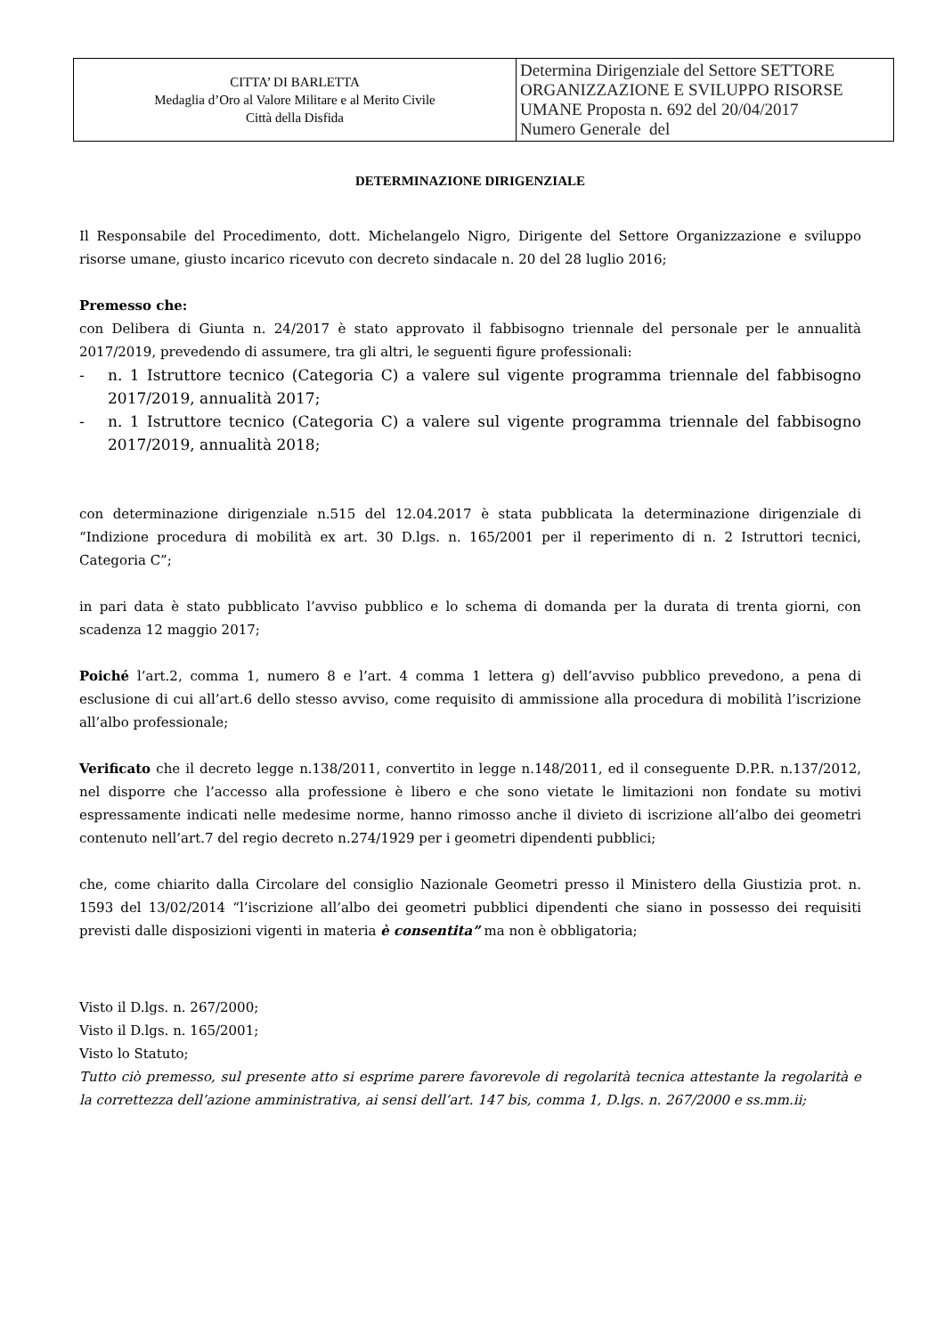| CITTA’ DI BARLETTA Medaglia d’Oro al Valore Militare e al Merito Civile Città della Disfida | Determina Dirigenziale del Settore SETTORE ORGANIZZAZIONE E SVILUPPO RISORSE UMANE Proposta n. 692 del 20/04/2017 Numero Generale del |
DETERMINAZIONE DIRIGENZIALE
Il Responsabile del Procedimento, dott. Michelangelo Nigro, Dirigente del Settore Organizzazione e sviluppo risorse umane, giusto incarico ricevuto con decreto sindacale n. 20 del 28 luglio 2016;
Premesso che:
con Delibera di Giunta n. 24/2017 è stato approvato il fabbisogno triennale del personale per le annualità 2017/2019, prevedendo di assumere, tra gli altri, le seguenti figure professionali:
- n. 1 Istruttore tecnico (Categoria C) a valere sul vigente programma triennale del fabbisogno 2017/2019, annualità 2017;
- n. 1 Istruttore tecnico (Categoria C) a valere sul vigente programma triennale del fabbisogno 2017/2019, annualità 2018;
con determinazione dirigenziale n.515 del 12.04.2017 è stata pubblicata la determinazione dirigenziale di “Indizione procedura di mobilità ex art. 30 D.lgs. n. 165/2001 per il reperimento di n. 2 Istruttori tecnici, Categoria C”;
in pari data è stato pubblicato l’avviso pubblico e lo schema di domanda per la durata di trenta giorni, con scadenza 12 maggio 2017;
Poiché l’art.2, comma 1, numero 8 e l’art. 4 comma 1 lettera g) dell’avviso pubblico prevedono, a pena di esclusione di cui all’art.6 dello stesso avviso, come requisito di ammissione alla procedura di mobilità l’iscrizione all’albo professionale;
Verificato che il decreto legge n.138/2011, convertito in legge n.148/2011, ed il conseguente D.P.R. n.137/2012, nel disporre che l’accesso alla professione è libero e che sono vietate le limitazioni non fondate su motivi espressamente indicati nelle medesime norme, hanno rimosso anche il divieto di iscrizione all’albo dei geometri contenuto nell’art.7 del regio decreto n.274/1929 per i geometri dipendenti pubblici;
che, come chiarito dalla Circolare del consiglio Nazionale Geometri presso il Ministero della Giustizia prot. n. 1593 del 13/02/2014 “l’iscrizione all’albo dei geometri pubblici dipendenti che siano in possesso dei requisiti previsti dalle disposizioni vigenti in materia è consentita” ma non è obbligatoria;
Visto il D.lgs. n. 267/2000;
Visto il D.lgs. n. 165/2001;
Visto lo Statuto;
Tutto ciò premesso, sul presente atto si esprime parere favorevole di regolarità tecnica attestante la regolarità e la correttezza dell’azione amministrativa, ai sensi dell’art. 147 bis, comma 1, D.lgs. n. 267/2000 e ss.mm.ii;